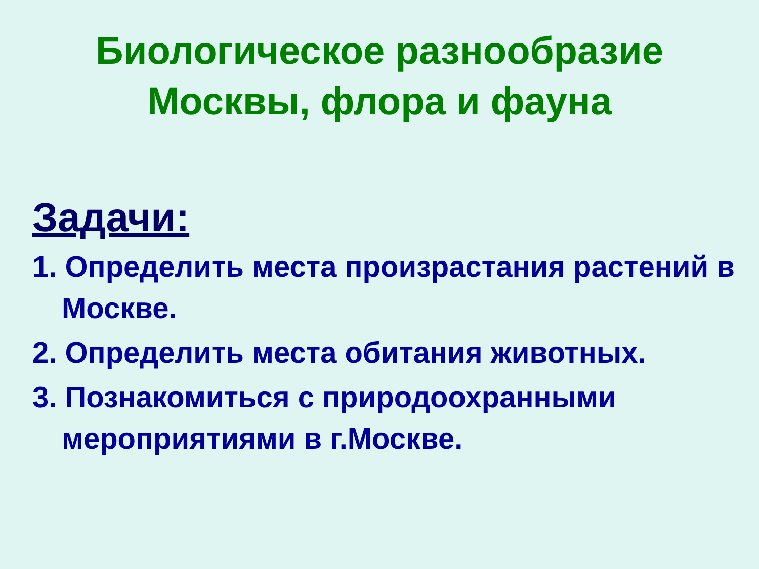Биологическое разнообразие
Москвы, флора и фауна
Задачи:
1. Определить места произрастания растений в Москве.
2. Определить места обитания животных.
3. Познакомиться с природоохранными мероприятиями в г.Москве.